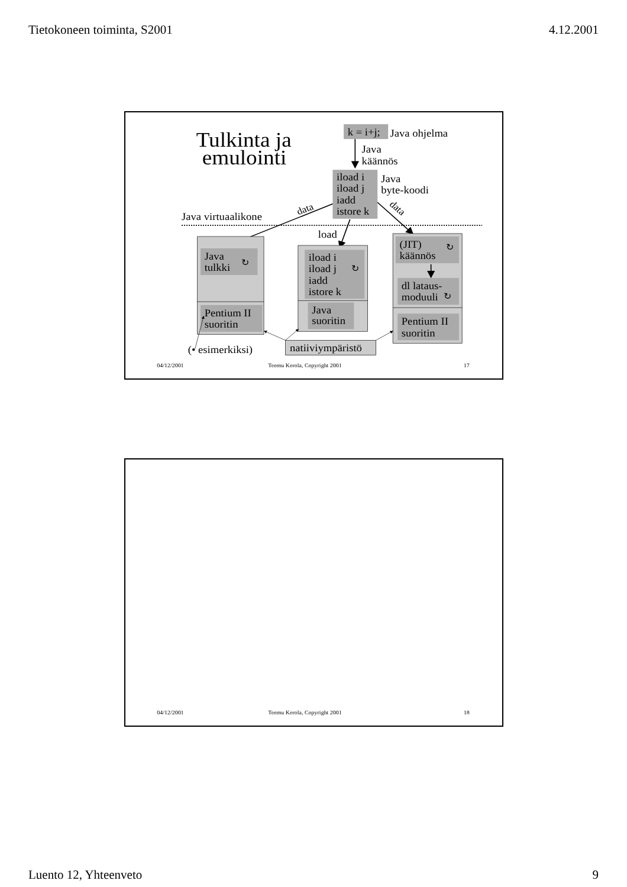Tietokoneen toiminta, S2001 4.12.2001
Tulkinta ja
emulointi
k = i+j;
Java ohjelma
Java
käännös
iload i
iload j
iadd
istore k
Java
byte-koodi
Java virtuaalikone
data
data
load
Java
tulkki
↻
Pentium II
suoritin
iload i
iload j
iadd
istore k
↻
Java
suoritin
(JIT)
käännös
↻
dl lataus-
moduuli
↻
Pentium II
suoritin
natiiviympäristö
(• esimerkiksi)
04/12/2001
Teemu Kerola, Copyright 2001
17
04/12/2001
Teemu Kerola, Copyright 2001
18
Luento 12, Yhteenveto 9